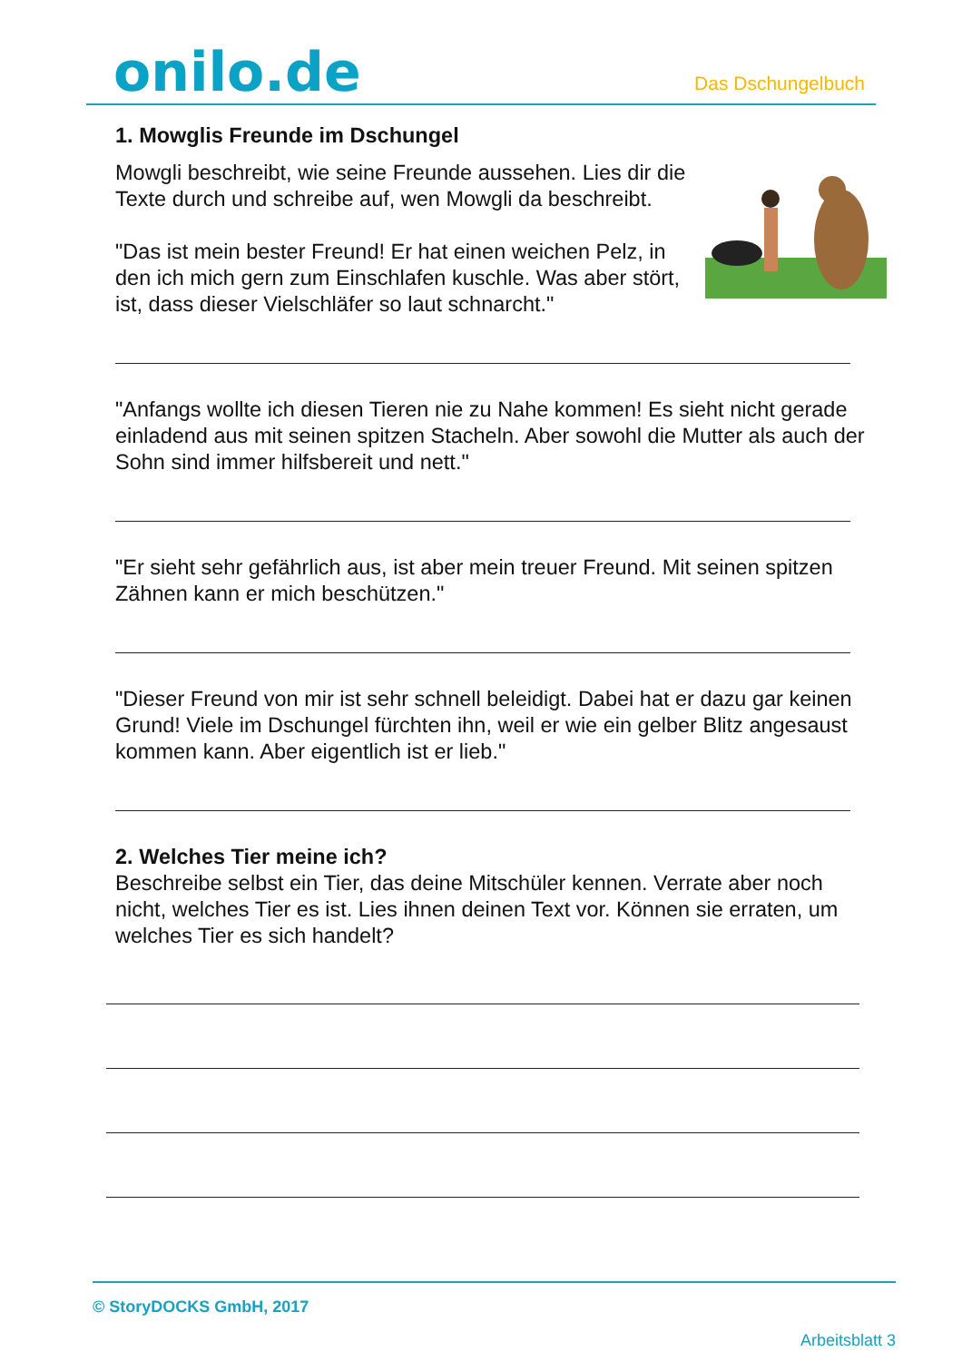onilo.de
Das Dschungelbuch
1. Mowglis Freunde im Dschungel
Mowgli beschreibt, wie seine Freunde aussehen. Lies dir die Texte durch und schreibe auf, wen Mowgli da beschreibt.
"Das ist mein bester Freund! Er hat einen weichen Pelz, in den ich mich gern zum Einschlafen kuschle. Was aber stört, ist, dass dieser Vielschläfer so laut schnarcht."
"Anfangs wollte ich diesen Tieren nie zu Nahe kommen! Es sieht nicht gerade einladend aus mit seinen spitzen Stacheln. Aber sowohl die Mutter als auch der Sohn sind immer hilfsbereit und nett."
"Er sieht sehr gefährlich aus, ist aber mein treuer Freund. Mit seinen spitzen Zähnen kann er mich beschützen."
"Dieser Freund von mir ist sehr schnell beleidigt. Dabei hat er dazu gar keinen Grund! Viele im Dschungel fürchten ihn, weil er wie ein gelber Blitz angesaust kommen kann. Aber eigentlich ist er lieb."
2. Welches Tier meine ich?
Beschreibe selbst ein Tier, das deine Mitschüler kennen. Verrate aber noch nicht, welches Tier es ist. Lies ihnen deinen Text vor. Können sie erraten, um welches Tier es sich handelt?
© StoryDOCKS GmbH, 2017
Arbeitsblatt 3